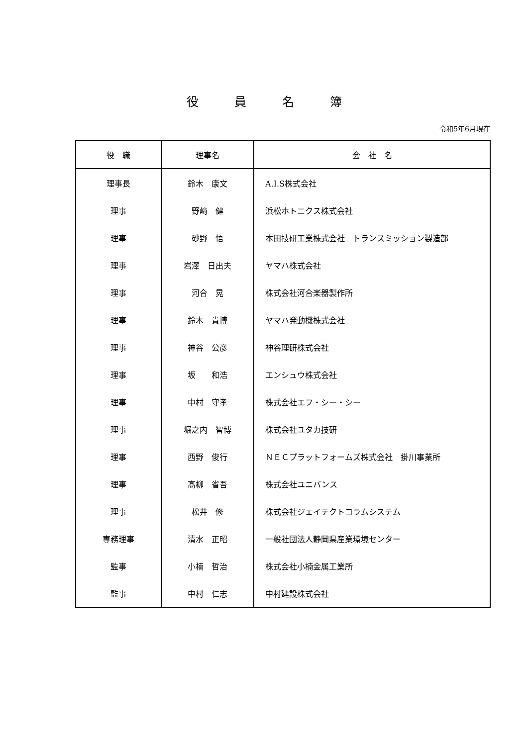役　　　員　　　名　　　簿
令和5年6月現在
| 役 職 | 理事名 | 会 社 名 |
| --- | --- | --- |
| 理事長 | 鈴木 康文 | A.I.S株式会社 |
| 理事 | 野﨑 健 | 浜松ホトニクス株式会社 |
| 理事 | 砂野 悟 | 本田技研工業株式会社 トランスミッション製造部 |
| 理事 | 岩澤 日出夫 | ヤマハ株式会社 |
| 理事 | 河合 晃 | 株式会社河合楽器製作所 |
| 理事 | 鈴木 貴博 | ヤマハ発動機株式会社 |
| 理事 | 神谷 公彦 | 神谷理研株式会社 |
| 理事 | 坂 和浩 | エンシュウ株式会社 |
| 理事 | 中村 守孝 | 株式会社エフ・シー・シー |
| 理事 | 堀之内 智博 | 株式会社ユタカ技研 |
| 理事 | 西野 俊行 | ＮＥＣプラットフォームズ株式会社 掛川事業所 |
| 理事 | 髙柳 省吾 | 株式会社ユニバンス |
| 理事 | 松井 修 | 株式会社ジェイテクトコラムシステム |
| 専務理事 | 清水 正昭 | 一般社団法人静岡県産業環境センター |
| 監事 | 小楠 哲治 | 株式会社小楠金属工業所 |
| 監事 | 中村 仁志 | 中村建設株式会社 |